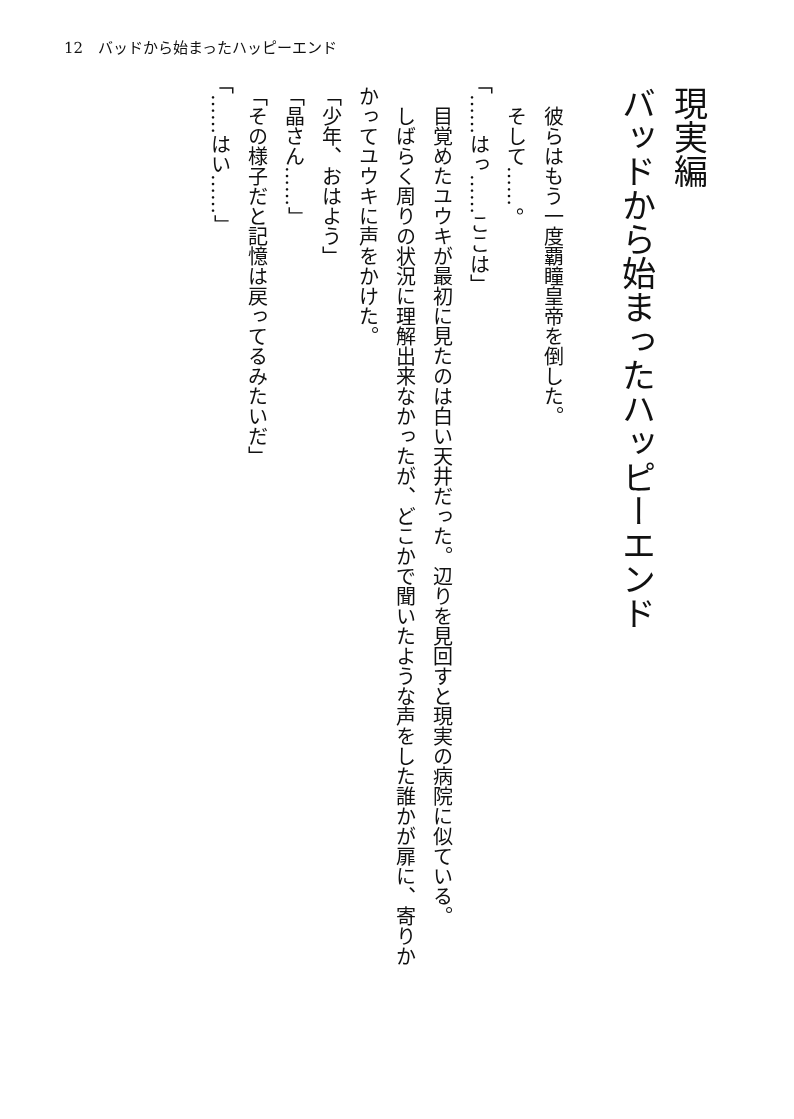12　バッドから始まったハッピーエンド
現実編
バッドから始まったハッピーエンド
　彼らはもう一度覇瞳皇帝を倒した。
　そして……。
「……はっ……ここは」
　目覚めたユウキが最初に見たのは白い天井だった。辺りを見回すと現実の病院に似ている。
　しばらく周りの状況に理解出来なかったが、どこかで聞いたような声をした誰かが扉に、寄りかかってユウキに声をかけた。
「少年、おはよう」
「晶さん……」
「その様子だと記憶は戻ってるみたいだ」
「……はい……」